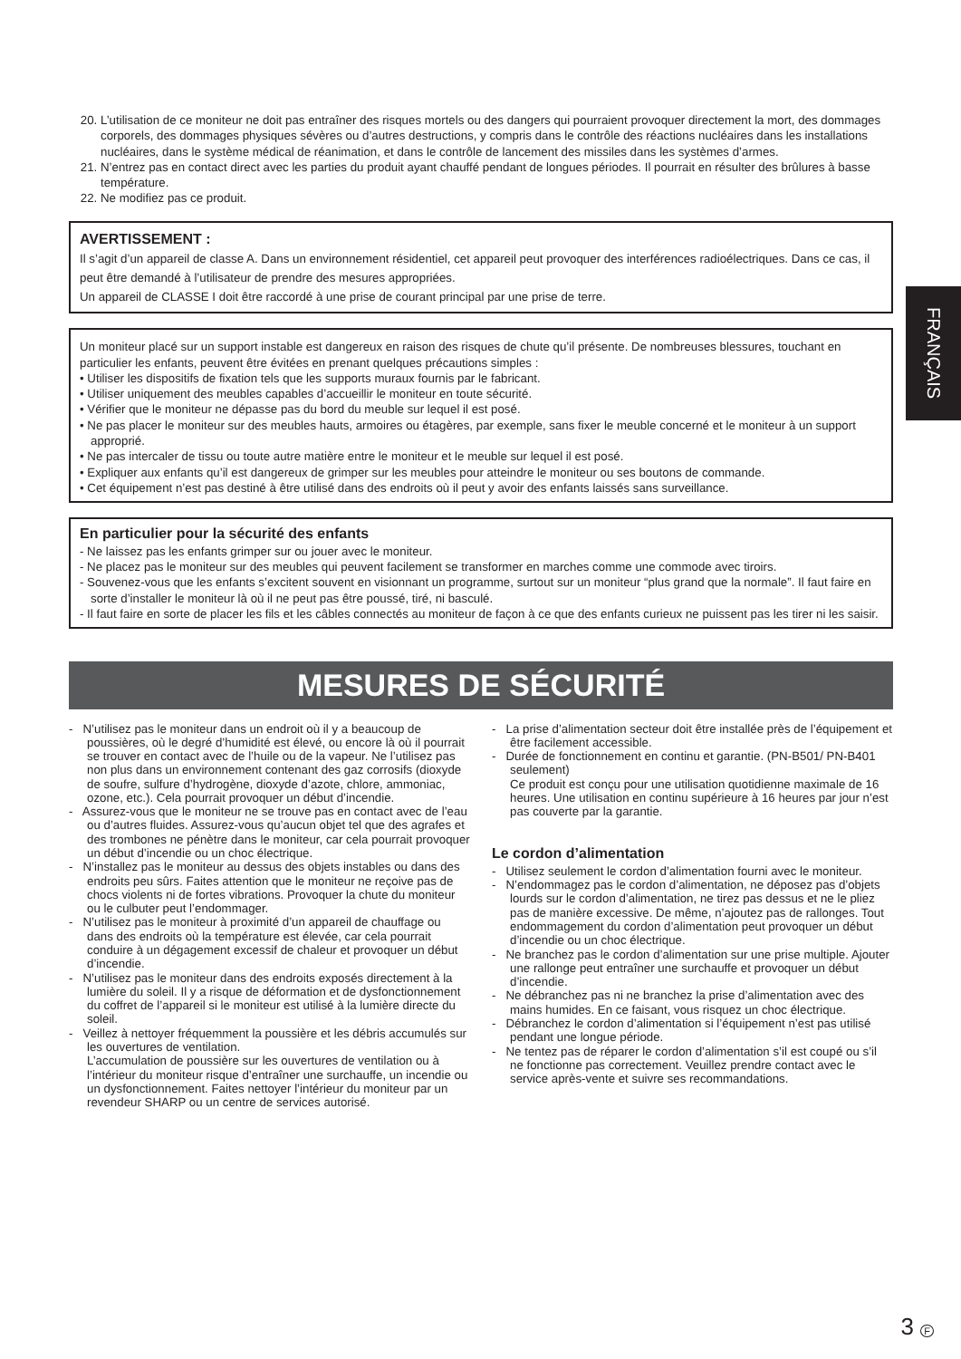FRANÇAIS
20. L’utilisation de ce moniteur ne doit pas entraîner des risques mortels ou des dangers qui pourraient provoquer directement la mort, des dommages corporels, des dommages physiques sévères ou d’autres destructions, y compris dans le contrôle des réactions nucléaires dans les installations nucléaires, dans le système médical de réanimation, et dans le contrôle de lancement des missiles dans les systèmes d’armes.
21. N’entrez pas en contact direct avec les parties du produit ayant chauffé pendant de longues périodes. Il pourrait en résulter des brûlures à basse température.
22. Ne modifiez pas ce produit.
AVERTISSEMENT :
Il s’agit d’un appareil de classe A. Dans un environnement résidentiel, cet appareil peut provoquer des interférences radioélectriques. Dans ce cas, il peut être demandé à l’utilisateur de prendre des mesures appropriées.
Un appareil de CLASSE I doit être raccordé à une prise de courant principal par une prise de terre.
Un moniteur placé sur un support instable est dangereux en raison des risques de chute qu’il présente. De nombreuses blessures, touchant en particulier les enfants, peuvent être évitées en prenant quelques précautions simples :
• Utiliser les dispositifs de fixation tels que les supports muraux fournis par le fabricant.
• Utiliser uniquement des meubles capables d’accueillir le moniteur en toute sécurité.
• Vérifier que le moniteur ne dépasse pas du bord du meuble sur lequel il est posé.
• Ne pas placer le moniteur sur des meubles hauts, armoires ou étagères, par exemple, sans fixer le meuble concerné et le moniteur à un support approprié.
• Ne pas intercaler de tissu ou toute autre matière entre le moniteur et le meuble sur lequel il est posé.
• Expliquer aux enfants qu’il est dangereux de grimper sur les meubles pour atteindre le moniteur ou ses boutons de commande.
• Cet équipement n’est pas destiné à être utilisé dans des endroits où il peut y avoir des enfants laissés sans surveillance.
En particulier pour la sécurité des enfants
- Ne laissez pas les enfants grimper sur ou jouer avec le moniteur.
- Ne placez pas le moniteur sur des meubles qui peuvent facilement se transformer en marches comme une commode avec tiroirs.
- Souvenez-vous que les enfants s’excitent souvent en visionnant un programme, surtout sur un moniteur “plus grand que la normale”. Il faut faire en sorte d’installer le moniteur là où il ne peut pas être poussé, tiré, ni basculé.
- Il faut faire en sorte de placer les fils et les câbles connectés au moniteur de façon à ce que des enfants curieux ne puissent pas les tirer ni les saisir.
MESURES DE SÉCURITÉ
- N’utilisez pas le moniteur dans un endroit où il y a beaucoup de poussières, où le degré d’humidité est élevé, ou encore là où il pourrait se trouver en contact avec de l’huile ou de la vapeur. Ne l’utilisez pas non plus dans un environnement contenant des gaz corrosifs (dioxyde de soufre, sulfure d’hydrogène, dioxyde d’azote, chlore, ammoniac, ozone, etc.). Cela pourrait provoquer un début d’incendie.
- Assurez-vous que le moniteur ne se trouve pas en contact avec de l’eau ou d’autres fluides. Assurez-vous qu’aucun objet tel que des agrafes et des trombones ne pénètre dans le moniteur, car cela pourrait provoquer un début d’incendie ou un choc électrique.
- N’installez pas le moniteur au dessus des objets instables ou dans des endroits peu sûrs. Faites attention que le moniteur ne reçoive pas de chocs violents ni de fortes vibrations. Provoquer la chute du moniteur ou le culbuter peut l’endommager.
- N’utilisez pas le moniteur à proximité d’un appareil de chauffage ou dans des endroits où la température est élevée, car cela pourrait conduire à un dégagement excessif de chaleur et provoquer un début d’incendie.
- N’utilisez pas le moniteur dans des endroits exposés directement à la lumière du soleil. Il y a risque de déformation et de dysfonctionnement du coffret de l’appareil si le moniteur est utilisé à la lumière directe du soleil.
- Veillez à nettoyer fréquemment la poussière et les débris accumulés sur les ouvertures de ventilation.
L’accumulation de poussière sur les ouvertures de ventilation ou à l’intérieur du moniteur risque d’entraîner une surchauffe, un incendie ou un dysfonctionnement. Faites nettoyer l’intérieur du moniteur par un revendeur SHARP ou un centre de services autorisé.
- La prise d’alimentation secteur doit être installée près de l’équipement et être facilement accessible.
- Durée de fonctionnement en continu et garantie. (PN-B501/ PN-B401 seulement)
Ce produit est conçu pour une utilisation quotidienne maximale de 16 heures. Une utilisation en continu supérieure à 16 heures par jour n’est pas couverte par la garantie.
Le cordon d’alimentation
- Utilisez seulement le cordon d’alimentation fourni avec le moniteur.
- N’endommagez pas le cordon d’alimentation, ne déposez pas d’objets lourds sur le cordon d’alimentation, ne tirez pas dessus et ne le pliez pas de manière excessive. De même, n’ajoutez pas de rallonges. Tout endommagement du cordon d’alimentation peut provoquer un début d’incendie ou un choc électrique.
- Ne branchez pas le cordon d’alimentation sur une prise multiple. Ajouter une rallonge peut entraîner une surchauffe et provoquer un début d’incendie.
- Ne débranchez pas ni ne branchez la prise d’alimentation avec des mains humides. En ce faisant, vous risquez un choc électrique.
- Débranchez le cordon d’alimentation si l’équipement n’est pas utilisé pendant une longue période.
- Ne tentez pas de réparer le cordon d’alimentation s’il est coupé ou s’il ne fonctionne pas correctement. Veuillez prendre contact avec le service après-vente et suivre ses recommandations.
3 F